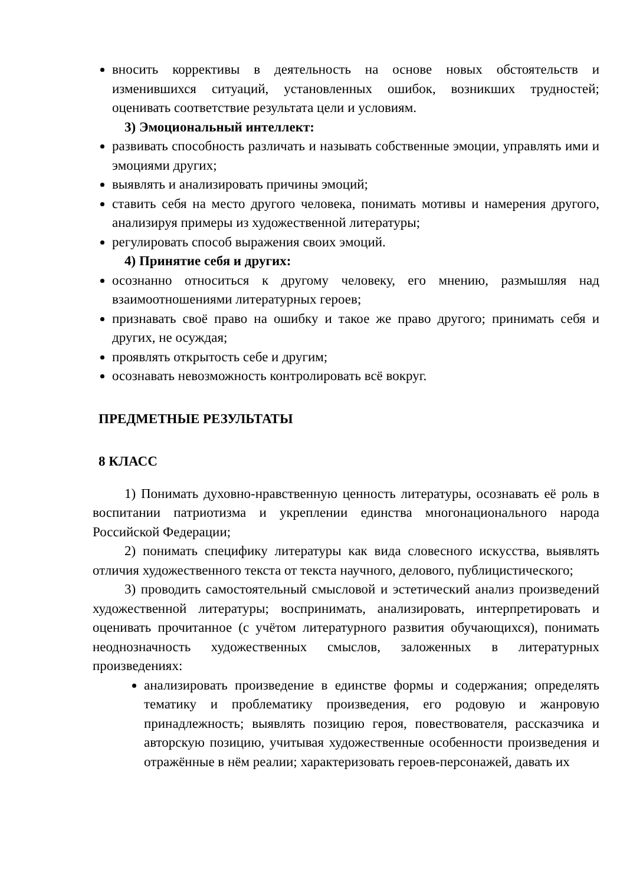вносить коррективы в деятельность на основе новых обстоятельств и изменившихся ситуаций, установленных ошибок, возникших трудностей; оценивать соответствие результата цели и условиям.
3) Эмоциональный интеллект:
развивать способность различать и называть собственные эмоции, управлять ими и эмоциями других;
выявлять и анализировать причины эмоций;
ставить себя на место другого человека, понимать мотивы и намерения другого, анализируя примеры из художественной литературы;
регулировать способ выражения своих эмоций.
4) Принятие себя и других:
осознанно относиться к другому человеку, его мнению, размышляя над взаимоотношениями литературных героев;
признавать своё право на ошибку и такое же право другого; принимать себя и других, не осуждая;
проявлять открытость себе и другим;
осознавать невозможность контролировать всё вокруг.
ПРЕДМЕТНЫЕ РЕЗУЛЬТАТЫ
8 КЛАСС
1) Понимать духовно-нравственную ценность литературы, осознавать её роль в воспитании патриотизма и укреплении единства многонационального народа Российской Федерации;
2) понимать специфику литературы как вида словесного искусства, выявлять отличия художественного текста от текста научного, делового, публицистического;
3) проводить самостоятельный смысловой и эстетический анализ произведений художественной литературы; воспринимать, анализировать, интерпретировать и оценивать прочитанное (с учётом литературного развития обучающихся), понимать неоднозначность художественных смыслов, заложенных в литературных произведениях:
анализировать произведение в единстве формы и содержания; определять тематику и проблематику произведения, его родовую и жанровую принадлежность; выявлять позицию героя, повествователя, рассказчика и авторскую позицию, учитывая художественные особенности произведения и отражённые в нём реалии; характеризовать героев-персонажей, давать их